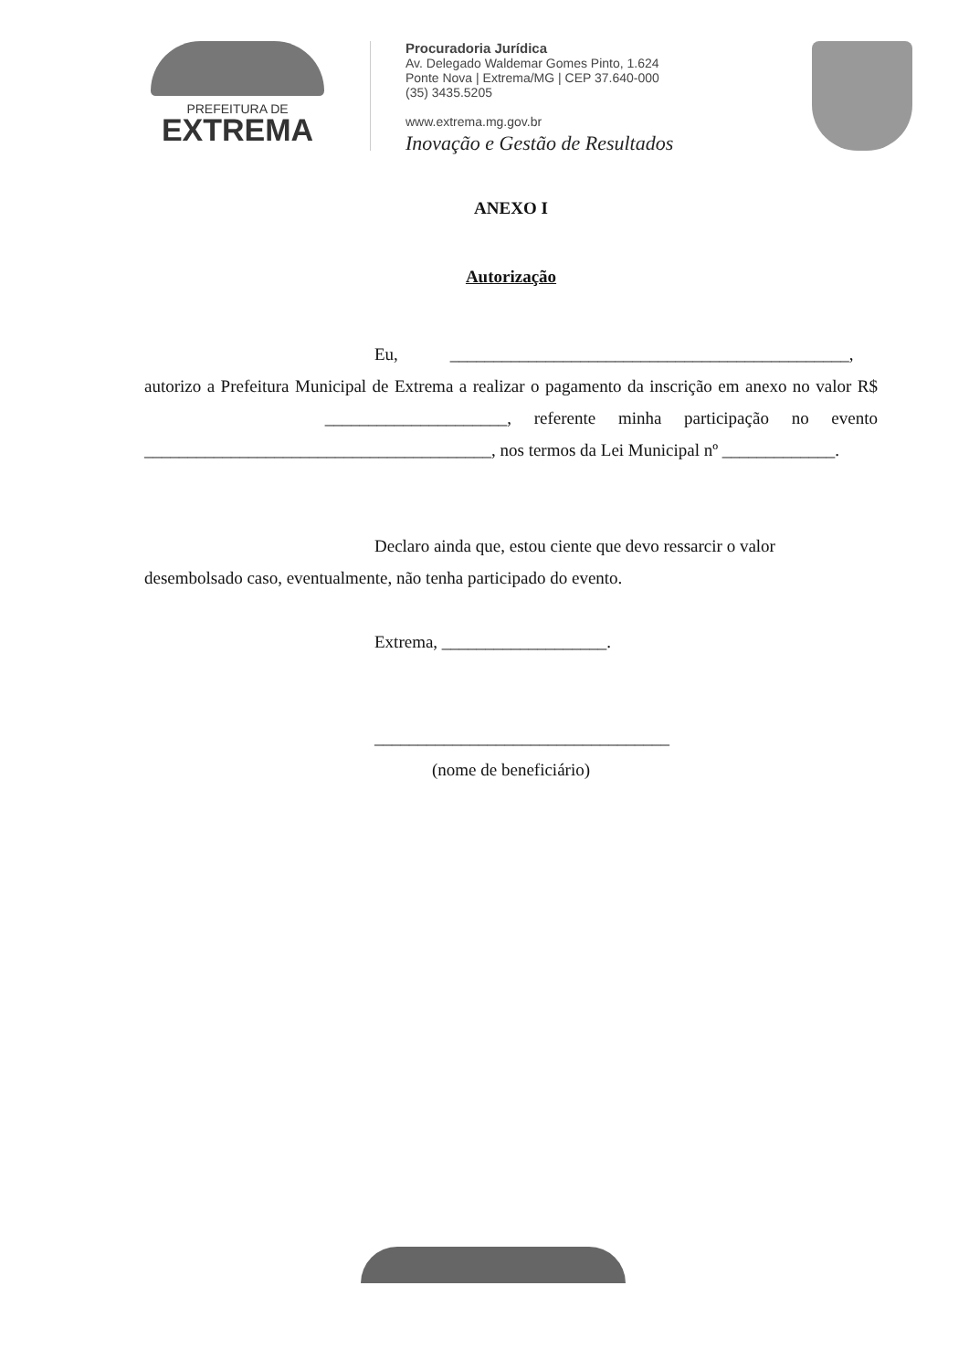PREFEITURA DE
EXTREMA
Procuradoria Jurídica
Av. Delegado Waldemar Gomes Pinto, 1.624
Ponte Nova | Extrema/MG | CEP 37.640-000
(35) 3435.5205
www.extrema.mg.gov.br
Inovação e Gestão de Resultados
ANEXO I
Autorização
Eu, ______________________________________________,
autorizo a Prefeitura Municipal de Extrema a realizar o pagamento da inscrição em anexo no valor R$ _____________________, referente minha participação no evento ________________________________________, nos termos da Lei Municipal nº _____________.
Declaro ainda que, estou ciente que devo ressarcir o valor
desembolsado caso, eventualmente, não tenha participado do evento.
Extrema, ___________________.
__________________________________
(nome de beneficiário)